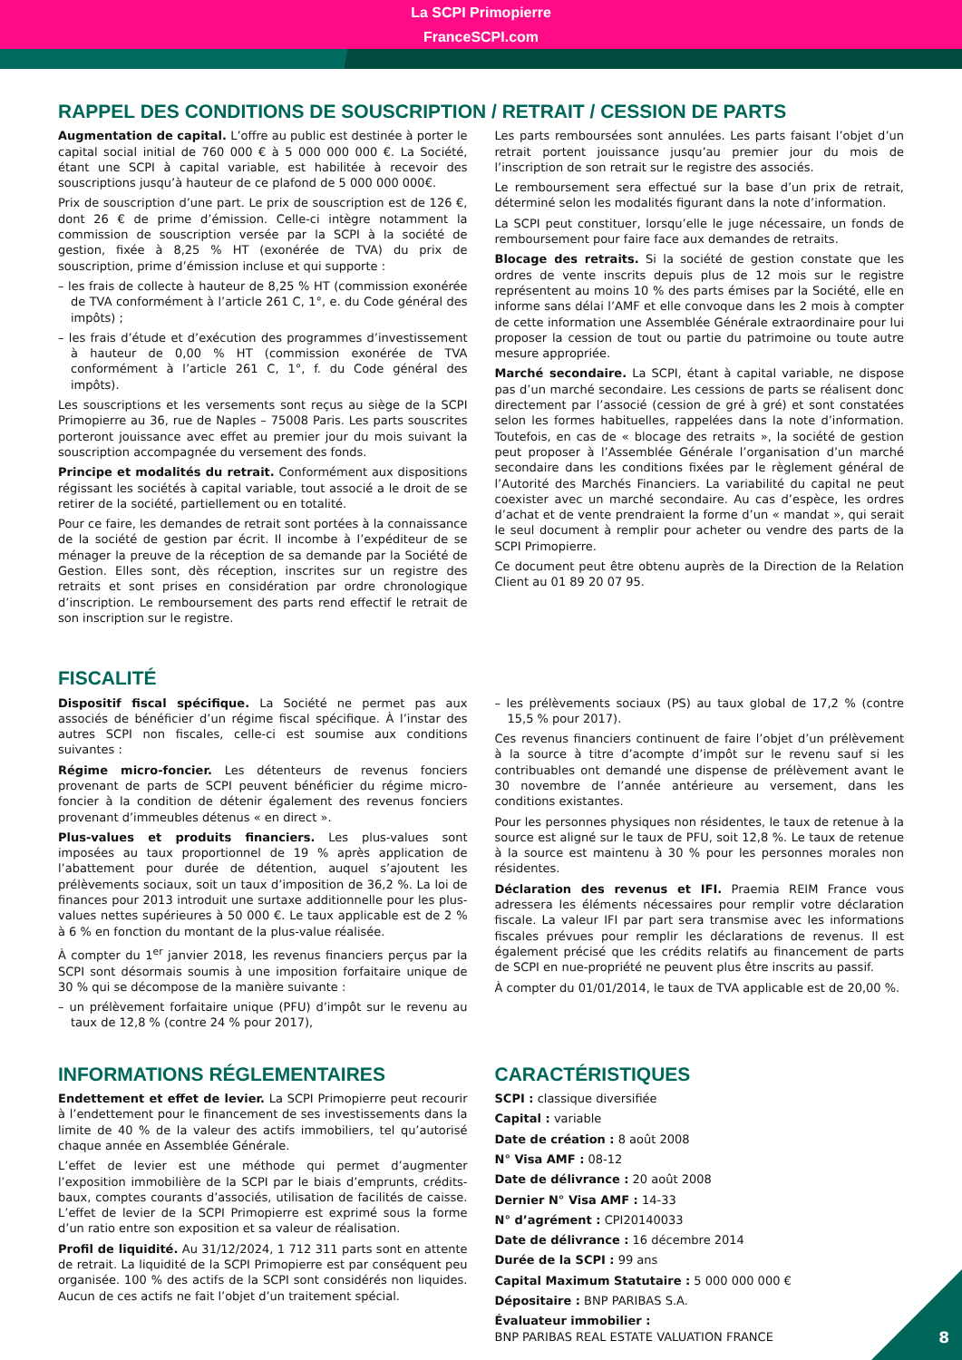La SCPI Primopierre
FranceSCPI.com
RAPPEL DES CONDITIONS DE SOUSCRIPTION / RETRAIT / CESSION DE PARTS
Augmentation de capital. L’offre au public est destinée à porter le capital social initial de 760 000 € à 5 000 000 000 €. La Société, étant une SCPI à capital variable, est habilitée à recevoir des souscriptions jusqu’à hauteur de ce plafond de 5 000 000 000€.
Prix de souscription d’une part. Le prix de souscription est de 126 €, dont 26 € de prime d’émission. Celle-ci intègre notamment la commission de souscription versée par la SCPI à la société de gestion, fixée à 8,25 % HT (exonérée de TVA) du prix de souscription, prime d’émission incluse et qui supporte :
– les frais de collecte à hauteur de 8,25 % HT (commission exonérée de TVA conformément à l’article 261 C, 1°, e. du Code général des impôts) ;
– les frais d’étude et d’exécution des programmes d’investissement à hauteur de 0,00 % HT (commission exonérée de TVA conformément à l’article 261 C, 1°, f. du Code général des impôts).
Les souscriptions et les versements sont reçus au siège de la SCPI Primopierre au 36, rue de Naples – 75008 Paris. Les parts souscrites porteront jouissance avec effet au premier jour du mois suivant la souscription accompagnée du versement des fonds.
Principe et modalités du retrait. Conformément aux dispositions régissant les sociétés à capital variable, tout associé a le droit de se retirer de la société, partiellement ou en totalité.
Pour ce faire, les demandes de retrait sont portées à la connaissance de la société de gestion par écrit. Il incombe à l’expéditeur de se ménager la preuve de la réception de sa demande par la Société de Gestion. Elles sont, dès réception, inscrites sur un registre des retraits et sont prises en considération par ordre chronologique d’inscription. Le remboursement des parts rend effectif le retrait de son inscription sur le registre.
Les parts remboursées sont annulées. Les parts faisant l’objet d’un retrait portent jouissance jusqu’au premier jour du mois de l’inscription de son retrait sur le registre des associés.
Le remboursement sera effectué sur la base d’un prix de retrait, déterminé selon les modalités figurant dans la note d’information.
La SCPI peut constituer, lorsqu’elle le juge nécessaire, un fonds de remboursement pour faire face aux demandes de retraits.
Blocage des retraits. Si la société de gestion constate que les ordres de vente inscrits depuis plus de 12 mois sur le registre représentent au moins 10 % des parts émises par la Société, elle en informe sans délai l’AMF et elle convoque dans les 2 mois à compter de cette information une Assemblée Générale extraordinaire pour lui proposer la cession de tout ou partie du patrimoine ou toute autre mesure appropriée.
Marché secondaire. La SCPI, étant à capital variable, ne dispose pas d’un marché secondaire. Les cessions de parts se réalisent donc directement par l’associé (cession de gré à gré) et sont constatées selon les formes habituelles, rappelées dans la note d’information. Toutefois, en cas de « blocage des retraits », la société de gestion peut proposer à l’Assemblée Générale l’organisation d’un marché secondaire dans les conditions fixées par le règlement général de l’Autorité des Marchés Financiers. La variabilité du capital ne peut coexister avec un marché secondaire. Au cas d’espèce, les ordres d’achat et de vente prendraient la forme d’un « mandat », qui serait le seul document à remplir pour acheter ou vendre des parts de la SCPI Primopierre.
Ce document peut être obtenu auprès de la Direction de la Relation Client au 01 89 20 07 95.
FISCALITÉ
Dispositif fiscal spécifique. La Société ne permet pas aux associés de bénéficier d’un régime fiscal spécifique. À l’instar des autres SCPI non fiscales, celle-ci est soumise aux conditions suivantes :
Régime micro-foncier. Les détenteurs de revenus fonciers provenant de parts de SCPI peuvent bénéficier du régime micro-foncier à la condition de détenir également des revenus fonciers provenant d’immeubles détenus « en direct ».
Plus-values et produits financiers. Les plus-values sont imposées au taux proportionnel de 19 % après application de l’abattement pour durée de détention, auquel s’ajoutent les prélèvements sociaux, soit un taux d’imposition de 36,2 %. La loi de finances pour 2013 introduit une surtaxe additionnelle pour les plus-values nettes supérieures à 50 000 €. Le taux applicable est de 2 % à 6 % en fonction du montant de la plus-value réalisée.
À compter du 1<sup>er</sup> janvier 2018, les revenus financiers perçus par la SCPI sont désormais soumis à une imposition forfaitaire unique de 30 % qui se décompose de la manière suivante :
– un prélèvement forfaitaire unique (PFU) d’impôt sur le revenu au taux de 12,8 % (contre 24 % pour 2017),
– les prélèvements sociaux (PS) au taux global de 17,2 % (contre 15,5 % pour 2017).
Ces revenus financiers continuent de faire l’objet d’un prélèvement à la source à titre d’acompte d’impôt sur le revenu sauf si les contribuables ont demandé une dispense de prélèvement avant le 30 novembre de l’année antérieure au versement, dans les conditions existantes.
Pour les personnes physiques non résidentes, le taux de retenue à la source est aligné sur le taux de PFU, soit 12,8 %. Le taux de retenue à la source est maintenu à 30 % pour les personnes morales non résidentes.
Déclaration des revenus et IFI. Praemia REIM France vous adressera les éléments nécessaires pour remplir votre déclaration fiscale. La valeur IFI par part sera transmise avec les informations fiscales prévues pour remplir les déclarations de revenus. Il est également précisé que les crédits relatifs au financement de parts de SCPI en nue-propriété ne peuvent plus être inscrits au passif.
À compter du 01/01/2014, le taux de TVA applicable est de 20,00 %.
INFORMATIONS RÉGLEMENTAIRES
Endettement et effet de levier. La SCPI Primopierre peut recourir à l’endettement pour le financement de ses investissements dans la limite de 40 % de la valeur des actifs immobiliers, tel qu’autorisé chaque année en Assemblée Générale.
L’effet de levier est une méthode qui permet d’augmenter l’exposition immobilière de la SCPI par le biais d’emprunts, crédits-baux, comptes courants d’associés, utilisation de facilités de caisse. L’effet de levier de la SCPI Primopierre est exprimé sous la forme d’un ratio entre son exposition et sa valeur de réalisation.
Profil de liquidité. Au 31/12/2024, 1 712 311 parts sont en attente de retrait. La liquidité de la SCPI Primopierre est par conséquent peu organisée. 100 % des actifs de la SCPI sont considérés non liquides. Aucun de ces actifs ne fait l’objet d’un traitement spécial.
CARACTÉRISTIQUES
SCPI : classique diversifiée
Capital : variable
Date de création : 8 août 2008
N° Visa AMF : 08-12
Date de délivrance : 20 août 2008
Dernier N° Visa AMF : 14-33
N° d’agrément : CPI20140033
Date de délivrance : 16 décembre 2014
Durée de la SCPI : 99 ans
Capital Maximum Statutaire : 5 000 000 000 €
Dépositaire : BNP PARIBAS S.A.
Évaluateur immobilier :
BNP PARIBAS REAL ESTATE VALUATION FRANCE
8